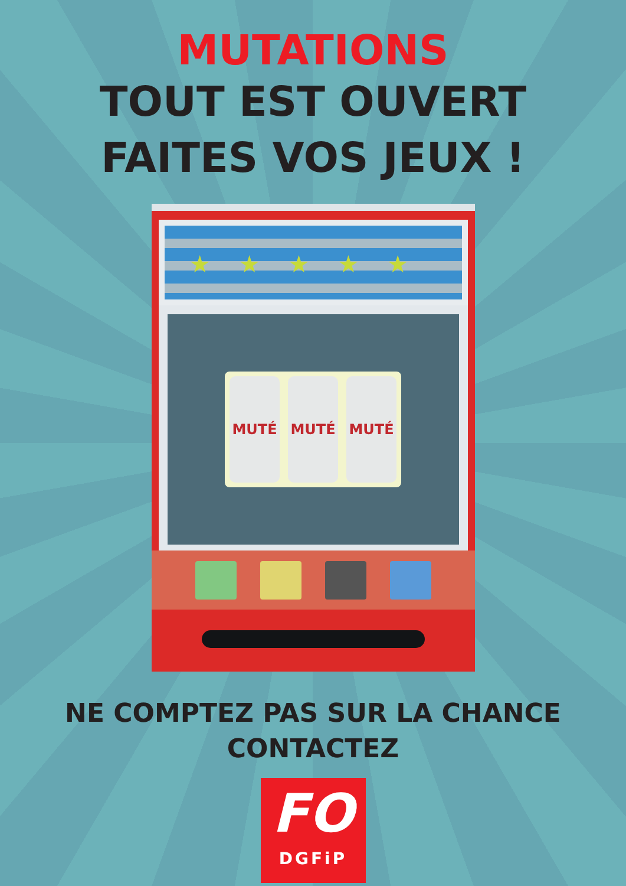MUTATIONS
TOUT EST OUVERT
FAITES VOS JEUX !
★★★★★
MUTÉ MUTÉ MUTÉ
NE COMPTEZ PAS SUR LA CHANCE
CONTACTEZ
FO
DGFiP